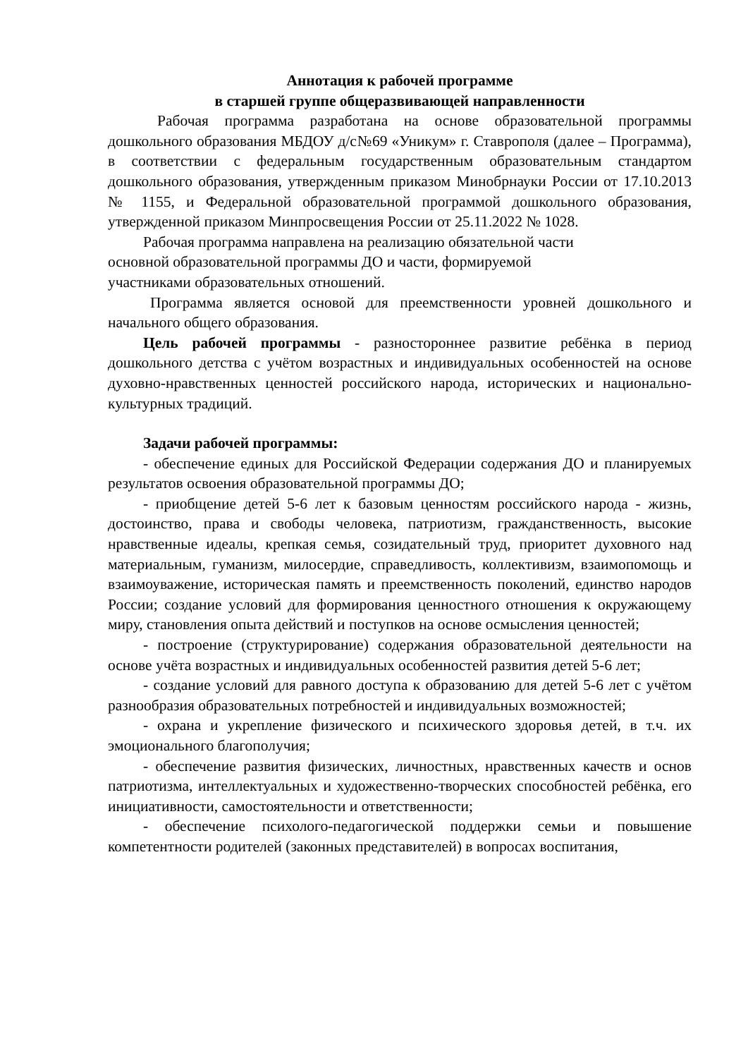Аннотация к рабочей программе
в старшей группе общеразвивающей направленности
Рабочая программа разработана на основе образовательной программы дошкольного образования МБДОУ д/с№69 «Уникум» г. Ставрополя (далее – Программа), в соответствии с федеральным государственным образовательным стандартом дошкольного образования, утвержденным приказом Минобрнауки России от 17.10.2013 № 1155, и Федеральной образовательной программой дошкольного образования, утвержденной приказом Минпросвещения России от 25.11.2022 № 1028.
Рабочая программа направлена на реализацию обязательной части
основной образовательной программы ДО и части, формируемой
участниками образовательных отношений.
Программа является основой для преемственности уровней дошкольного и начального общего образования.
Цель рабочей программы - разностороннее развитие ребёнка в период дошкольного детства с учётом возрастных и индивидуальных особенностей на основе духовно-нравственных ценностей российского народа, исторических и национально-культурных традиций.
Задачи рабочей программы:
- обеспечение единых для Российской Федерации содержания ДО и планируемых результатов освоения образовательной программы ДО;
- приобщение детей 5-6 лет к базовым ценностям российского народа - жизнь, достоинство, права и свободы человека, патриотизм, гражданственность, высокие нравственные идеалы, крепкая семья, созидательный труд, приоритет духовного над материальным, гуманизм, милосердие, справедливость, коллективизм, взаимопомощь и взаимоуважение, историческая память и преемственность поколений, единство народов России; создание условий для формирования ценностного отношения к окружающему миру, становления опыта действий и поступков на основе осмысления ценностей;
- построение (структурирование) содержания образовательной деятельности на основе учёта возрастных и индивидуальных особенностей развития детей 5-6 лет;
- создание условий для равного доступа к образованию для детей 5-6 лет с учётом разнообразия образовательных потребностей и индивидуальных возможностей;
- охрана и укрепление физического и психического здоровья детей, в т.ч. их эмоционального благополучия;
- обеспечение развития физических, личностных, нравственных качеств и основ патриотизма, интеллектуальных и художественно-творческих способностей ребёнка, его инициативности, самостоятельности и ответственности;
- обеспечение психолого-педагогической поддержки семьи и повышение компетентности родителей (законных представителей) в вопросах воспитания,